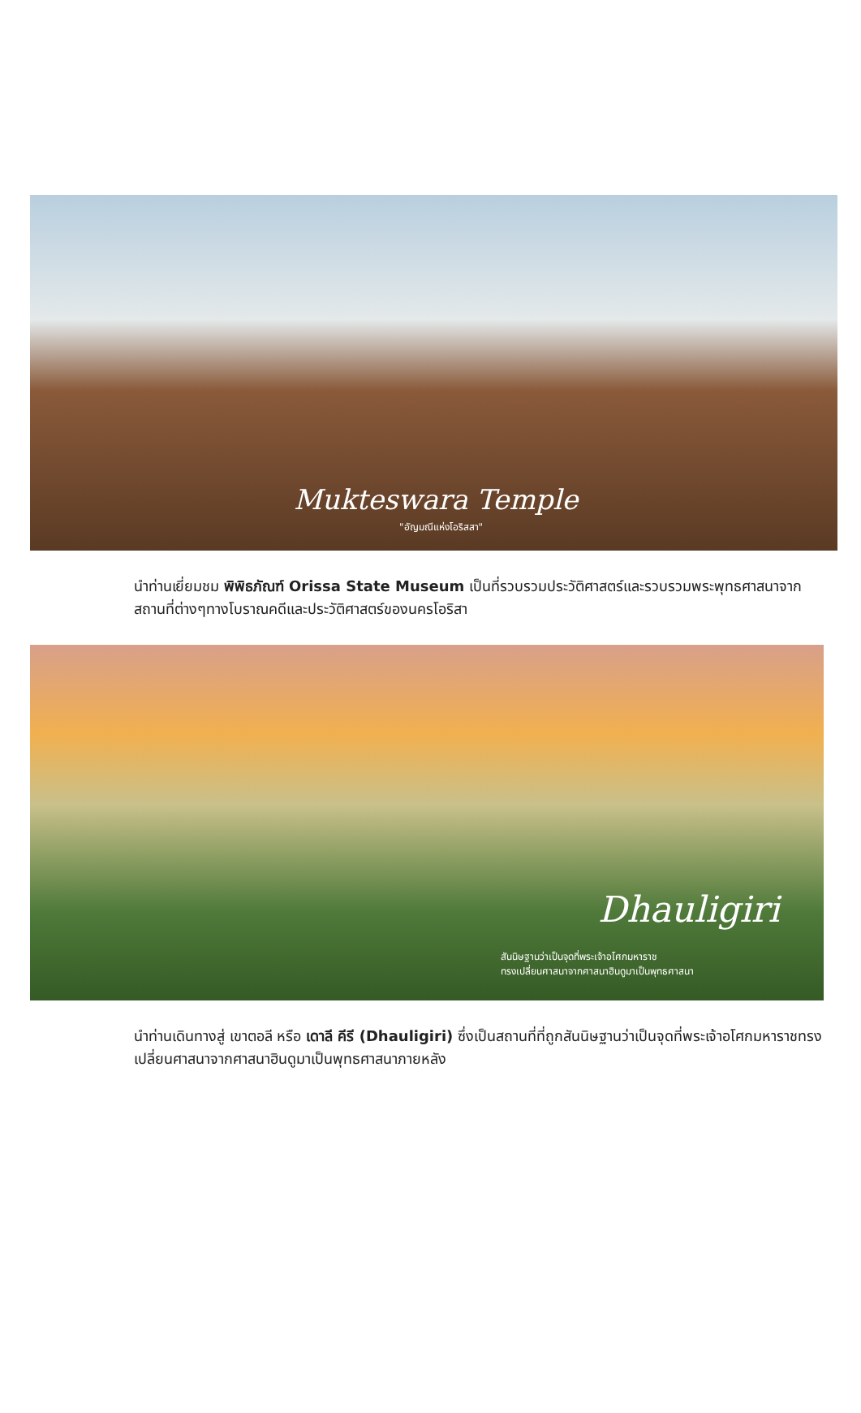Mukteswara Temple
"อัญมณีแห่งโอริสสา"
นำท่านเยี่ยมชม พิพิธภัณฑ์ Orissa State Museum เป็นที่รวบรวมประวัติศาสตร์และรวบรวมพระพุทธศาสนาจากสถานที่ต่างๆทางโบราณคดีและประวัติศาสตร์ของนครโอริสา
Dhauligiri
สันนิษฐานว่าเป็นจุดที่พระเจ้าอโศกมหาราช
ทรงเปลี่ยนศาสนาจากศาสนาฮินดูมาเป็นพุทธศาสนา
นำท่านเดินทางสู่ เขาตอลี หรือ เดาลี คีรี (Dhauligiri) ซึ่งเป็นสถานที่ที่ถูกสันนิษฐานว่าเป็นจุดที่พระเจ้าอโศกมหาราชทรงเปลี่ยนศาสนาจากศาสนาฮินดูมาเป็นพุทธศาสนาภายหลัง